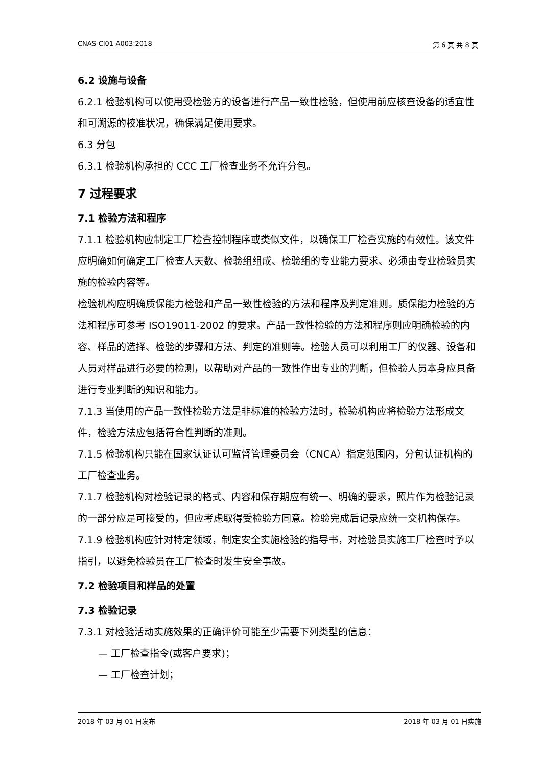CNAS-CI01-A003:2018 第 6 页 共 8 页
6.2 设施与设备
6.2.1 检验机构可以使用受检验方的设备进行产品一致性检验，但使用前应核查设备的适宜性和可溯源的校准状况，确保满足使用要求。
6.3 分包
6.3.1 检验机构承担的 CCC 工厂检查业务不允许分包。
7 过程要求
7.1 检验方法和程序
7.1.1 检验机构应制定工厂检查控制程序或类似文件，以确保工厂检查实施的有效性。该文件应明确如何确定工厂检查人天数、检验组组成、检验组的专业能力要求、必须由专业检验员实施的检验内容等。
检验机构应明确质保能力检验和产品一致性检验的方法和程序及判定准则。质保能力检验的方法和程序可参考 ISO19011-2002 的要求。产品一致性检验的方法和程序则应明确检验的内容、样品的选择、检验的步骤和方法、判定的准则等。检验人员可以利用工厂的仪器、设备和人员对样品进行必要的检测，以帮助对产品的一致性作出专业的判断，但检验人员本身应具备进行专业判断的知识和能力。
7.1.3 当使用的产品一致性检验方法是非标准的检验方法时，检验机构应将检验方法形成文件，检验方法应包括符合性判断的准则。
7.1.5 检验机构只能在国家认证认可监督管理委员会（CNCA）指定范围内，分包认证机构的工厂检查业务。
7.1.7 检验机构对检验记录的格式、内容和保存期应有统一、明确的要求，照片作为检验记录的一部分应是可接受的，但应考虑取得受检验方同意。检验完成后记录应统一交机构保存。
7.1.9 检验机构应针对特定领域，制定安全实施检验的指导书，对检验员实施工厂检查时予以指引，以避免检验员在工厂检查时发生安全事故。
7.2 检验项目和样品的处置
7.3 检验记录
7.3.1 对检验活动实施效果的正确评价可能至少需要下列类型的信息：
— 工厂检查指令(或客户要求)；
— 工厂检查计划；
2018 年 03 月 01 日发布 2018 年 03 月 01 日实施